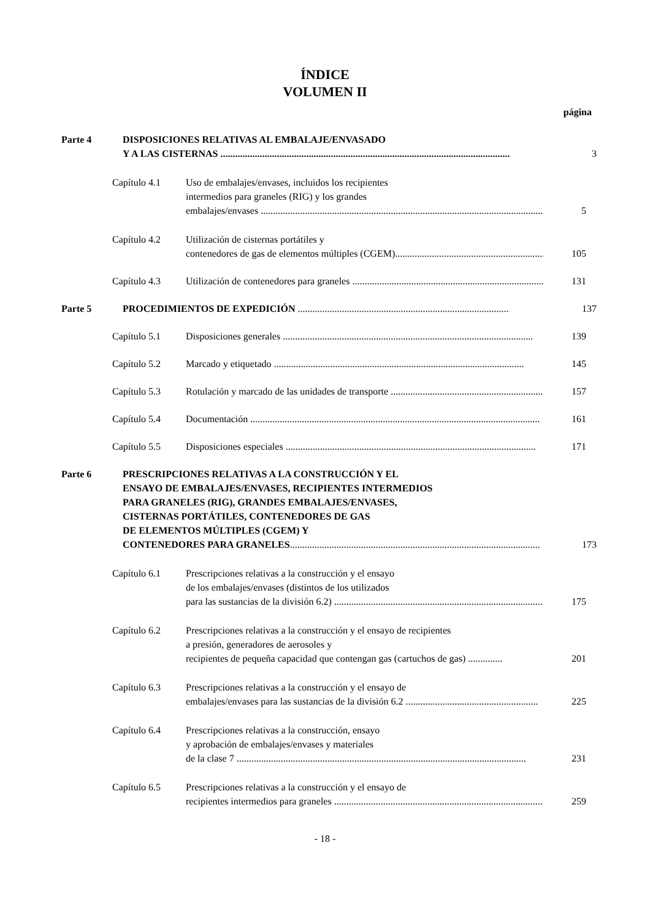ÍNDICE
VOLUMEN II
página
Parte 4 DISPOSICIONES RELATIVAS AL EMBALAJE/ENVASADO
Y A LAS CISTERNAS ......................................................................................................................
3
Capítulo 4.1 Uso de embalajes/envases, incluidos los recipientes
intermedios para graneles (RIG) y los grandes
embalajes/envases ......................................................................................................................
5
Capítulo 4.2 Utilización de cisternas portátiles y
contenedores de gas de elementos múltiples (CGEM)......................................................................
105
Capítulo 4.3 Utilización de contenedores para graneles ......................................................................................
131
Parte 5 PROCEDIMIENTOS DE EXPEDICIÓN ......................................................................................
137
Capítulo 5.1 Disposiciones generales ......................................................................................................
139
Capítulo 5.2 Marcado y etiquetado ......................................................................................................
145
Capítulo 5.3 Rotulación y marcado de las unidades de transporte ......................................................................
157
Capítulo 5.4 Documentación ......................................................................................................................
161
Capítulo 5.5 Disposiciones especiales ......................................................................................................
171
Parte 6 PRESCRIPCIONES RELATIVAS A LA CONSTRUCCIÓN Y EL
ENSAYO DE EMBALAJES/ENVASES, RECIPIENTES INTERMEDIOS
PARA GRANELES (RIG), GRANDES EMBALAJES/ENVASES,
CISTERNAS PORTÁTILES, CONTENEDORES DE GAS
DE ELEMENTOS MÚLTIPLES (CGEM) Y
CONTENEDORES PARA GRANELES......................................................................................................
173
Capítulo 6.1 Prescripciones relativas a la construcción y el ensayo
de los embalajes/envases (distintos de los utilizados
para las sustancias de la división 6.2) ......................................................................................
175
Capítulo 6.2 Prescripciones relativas a la construcción y el ensayo de recipientes
a presión, generadores de aerosoles y
recipientes de pequeña capacidad que contengan gas (cartuchos de gas) ..............
201
Capítulo 6.3 Prescripciones relativas a la construcción y el ensayo de
embalajes/envases para las sustancias de la división 6.2 ......................................................
225
Capítulo 6.4 Prescripciones relativas a la construcción, ensayo
y aprobación de embalajes/envases y materiales
de la clase 7 ......................................................................................................................
231
Capítulo 6.5 Prescripciones relativas a la construcción y el ensayo de
recipientes intermedios para graneles ......................................................................................
259
- 18 -